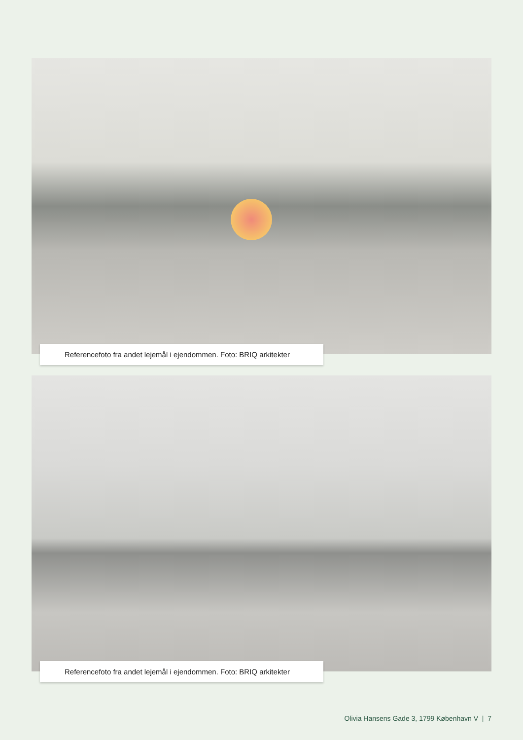Referencefoto fra andet lejemål i ejendommen. Foto: BRIQ arkitekter
Referencefoto fra andet lejemål i ejendommen. Foto: BRIQ arkitekter
Olivia Hansens Gade 3, 1799 København V | 7